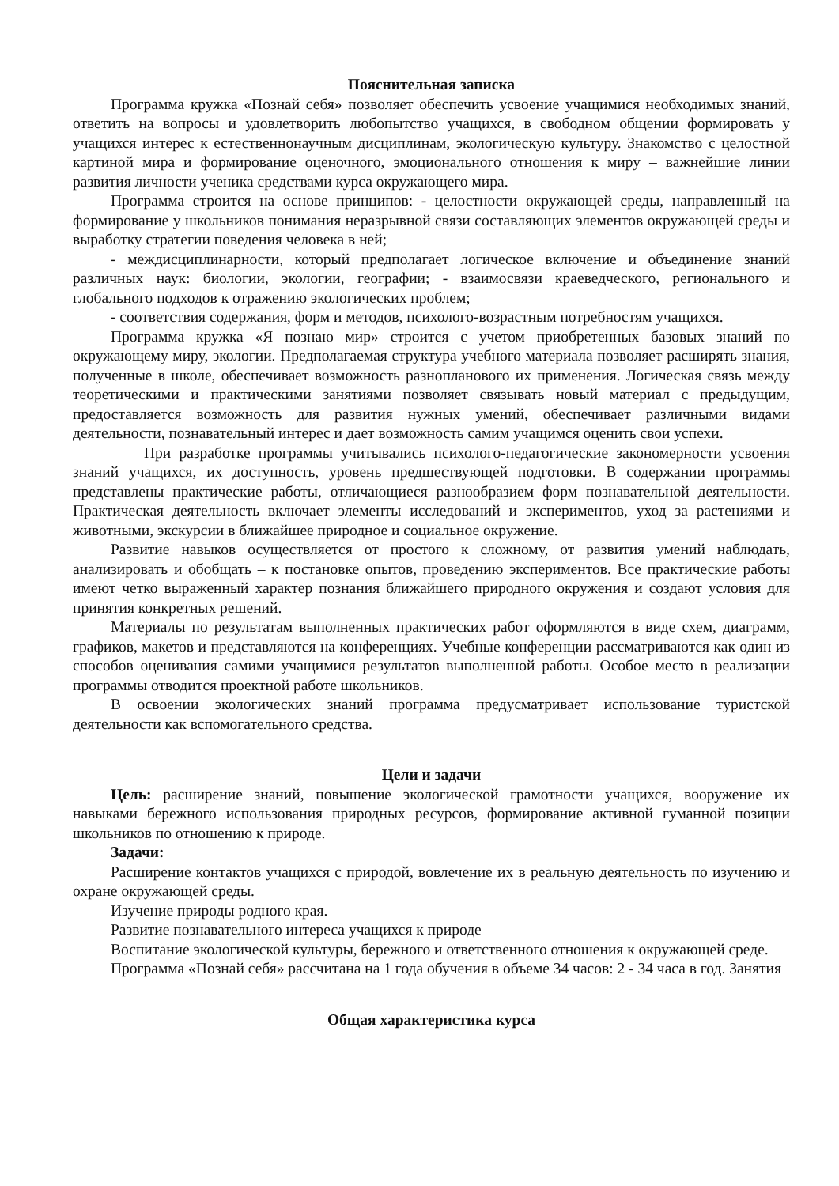Пояснительная записка
Программа кружка «Познай себя» позволяет обеспечить усвоение учащимися необходимых знаний, ответить на вопросы и удовлетворить любопытство учащихся, в свободном общении формировать у учащихся интерес к естественнонаучным дисциплинам, экологическую культуру. Знакомство с целостной картиной мира и формирование оценочного, эмоционального отношения к миру – важнейшие линии развития личности ученика средствами курса окружающего мира.
Программа строится на основе принципов: - целостности окружающей среды, направленный на формирование у школьников понимания неразрывной связи составляющих элементов окружающей среды и выработку стратегии поведения человека в ней;
- междисциплинарности, который предполагает логическое включение и объединение знаний различных наук: биологии, экологии, географии; - взаимосвязи краеведческого, регионального и глобального подходов к отражению экологических проблем;
- соответствия содержания, форм и методов, психолого-возрастным потребностям учащихся.
Программа кружка «Я познаю мир» строится с учетом приобретенных базовых знаний по окружающему миру, экологии. Предполагаемая структура учебного материала позволяет расширять знания, полученные в школе, обеспечивает возможность разнопланового их применения. Логическая связь между теоретическими и практическими занятиями позволяет связывать новый материал с предыдущим, предоставляется возможность для развития нужных умений, обеспечивает различными видами деятельности, познавательный интерес и дает возможность самим учащимся оценить свои успехи.
При разработке программы учитывались психолого-педагогические закономерности усвоения знаний учащихся, их доступность, уровень предшествующей подготовки. В содержании программы представлены практические работы, отличающиеся разнообразием форм познавательной деятельности. Практическая деятельность включает элементы исследований и экспериментов, уход за растениями и животными, экскурсии в ближайшее природное и социальное окружение.
Развитие навыков осуществляется от простого к сложному, от развития умений наблюдать, анализировать и обобщать – к постановке опытов, проведению экспериментов. Все практические работы имеют четко выраженный характер познания ближайшего природного окружения и создают условия для принятия конкретных решений.
Материалы по результатам выполненных практических работ оформляются в виде схем, диаграмм, графиков, макетов и представляются на конференциях. Учебные конференции рассматриваются как один из способов оценивания самими учащимися результатов выполненной работы. Особое место в реализации программы отводится проектной работе школьников.
В освоении экологических знаний программа предусматривает использование туристской деятельности как вспомогательного средства.
Цели и задачи
Цель: расширение знаний, повышение экологической грамотности учащихся, вооружение их навыками бережного использования природных ресурсов, формирование активной гуманной позиции школьников по отношению к природе.
Задачи:
Расширение контактов учащихся с природой, вовлечение их в реальную деятельность по изучению и охране окружающей среды.
Изучение природы родного края.
Развитие познавательного интереса учащихся к природе
Воспитание экологической культуры, бережного и ответственного отношения к окружающей среде.
Программа «Познай себя» рассчитана на 1 года обучения в объеме 34 часов: 2 - 34 часа в год. Занятия
Общая характеристика курса